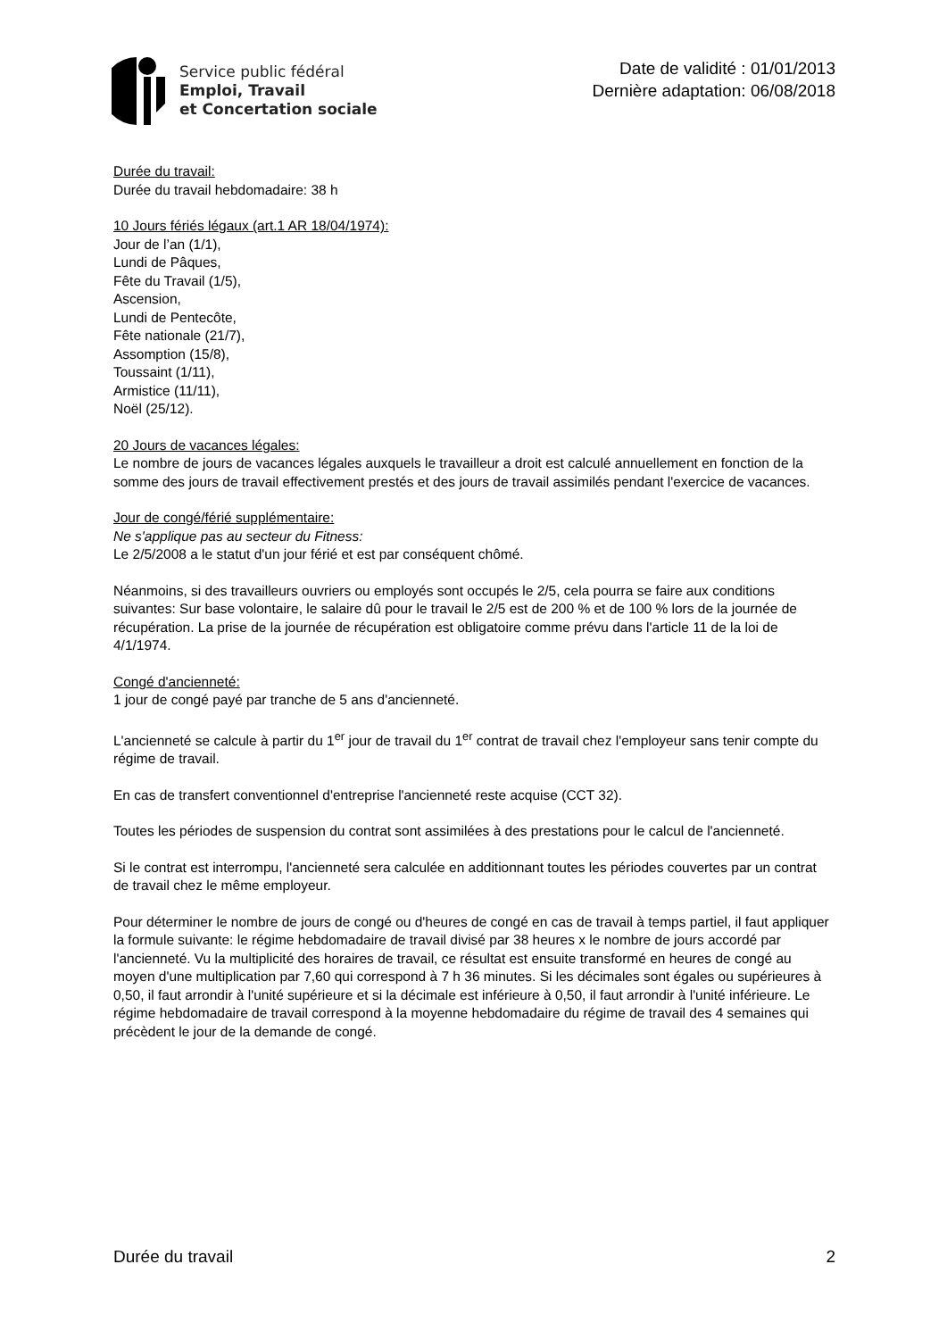Service public fédéral
Emploi, Travail
et Concertation sociale
Date de validité : 01/01/2013
Dernière adaptation: 06/08/2018
Durée du travail:
Durée du travail hebdomadaire: 38 h
10 Jours fériés légaux (art.1 AR 18/04/1974):
Jour de l’an (1/1),
Lundi de Pâques,
Fête du Travail (1/5),
Ascension,
Lundi de Pentecôte,
Fête nationale (21/7),
Assomption (15/8),
Toussaint (1/11),
Armistice (11/11),
Noël (25/12).
20 Jours de vacances légales:
Le nombre de jours de vacances légales auxquels le travailleur a droit est calculé annuellement en fonction de la somme des jours de travail effectivement prestés et des jours de travail assimilés pendant l'exercice de vacances.
Jour de congé/férié supplémentaire:
Ne s'applique pas au secteur du Fitness:
Le 2/5/2008 a le statut d'un jour férié et est par conséquent chômé.
Néanmoins, si des travailleurs ouvriers ou employés sont occupés le 2/5, cela pourra se faire aux conditions suivantes: Sur base volontaire, le salaire dû pour le travail le 2/5 est de 200 % et de 100 % lors de la journée de récupération. La prise de la journée de récupération est obligatoire comme prévu dans l'article 11 de la loi de 4/1/1974.
Congé d'ancienneté:
1 jour de congé payé par tranche de 5 ans d'ancienneté.
L'ancienneté se calcule à partir du 1<sup>er</sup> jour de travail du 1<sup>er</sup> contrat de travail chez l'employeur sans tenir compte du régime de travail.
En cas de transfert conventionnel d'entreprise l'ancienneté reste acquise (CCT 32).
Toutes les périodes de suspension du contrat sont assimilées à des prestations pour le calcul de l'ancienneté.
Si le contrat est interrompu, l'ancienneté sera calculée en additionnant toutes les périodes couvertes par un contrat de travail chez le même employeur.
Pour déterminer le nombre de jours de congé ou d'heures de congé en cas de travail à temps partiel, il faut appliquer la formule suivante: le régime hebdomadaire de travail divisé par 38 heures x le nombre de jours accordé par l'ancienneté. Vu la multiplicité des horaires de travail, ce résultat est ensuite transformé en heures de congé au moyen d'une multiplication par 7,60 qui correspond à 7 h 36 minutes. Si les décimales sont égales ou supérieures à 0,50, il faut arrondir à l'unité supérieure et si la décimale est inférieure à 0,50, il faut arrondir à l'unité inférieure. Le régime hebdomadaire de travail correspond à la moyenne hebdomadaire du régime de travail des 4 semaines qui précèdent le jour de la demande de congé.
Durée du travail 2